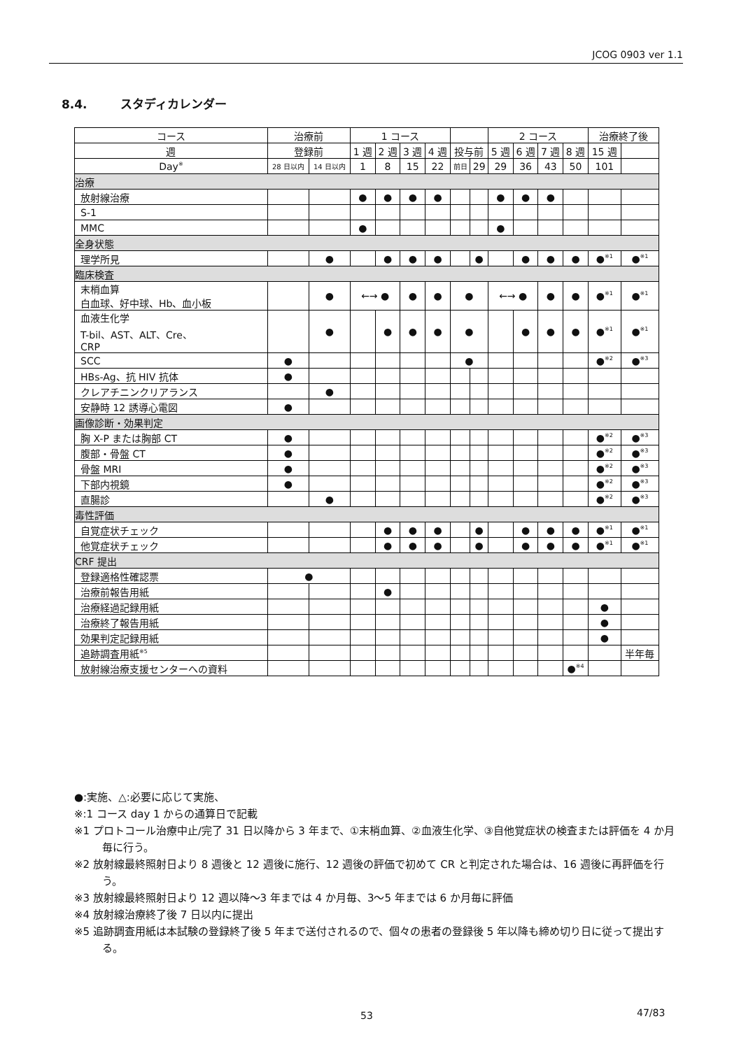JCOG 0903 ver 1.1
8.4. スタディカレンダー
| コース | 治療前 | | 1 コース | | | | | | 2 コース | | | | 治療終了後 | |
| --- | --- | --- | --- | --- | --- | --- | --- | --- | --- | --- | --- | --- | --- | --- |
| 週 | 登録前 | | 1 週 | 2 週 | 3 週 | 4 週 | 投与前 | | 5 週 | 6 週 | 7 週 | 8 週 | 15 週 | |
| Day<sup>※</sup> | 28 日以内 | 14 日以内 | 1 | 8 | 15 | 22 | 前日 | 29 | 29 | 36 | 43 | 50 | 101 | |
| 治療 | | | | | | | | | | | | | | |
| 放射線治療 | | | ● | ● | ● | ● | | | ● | ● | ● | | | |
| S-1 | | | | | | | | | | | | | | |
| MMC | | | ● | | | | | | ● | | | | | |
| 全身状態 | | | | | | | | | | | | | | |
| 理学所見 | | ● | | ● | ● | ● | | ● | | ● | ● | ● | ●<sup>※1</sup> | ●<sup>※1</sup> |
| 臨床検査 | | | | | | | | | | | | | | |
| 末梢血算 白血球、好中球、Hb、血小板 | | ● | ←→ ● | | ● | ● | ● | | ←→ ● | | ● | ● | ●<sup>※1</sup> | ●<sup>※1</sup> |
| 血液生化学 T-bil、AST、ALT、Cre、 CRP | | ● | | ● | ● | ● | ● | | | ● | ● | ● | ●<sup>※1</sup> | ●<sup>※1</sup> |
| SCC | ● | | | | | | ● | | | | | | ●<sup>※2</sup> | ●<sup>※3</sup> |
| HBs-Ag、抗 HIV 抗体 | ● | | | | | | | | | | | | | |
| クレアチニンクリアランス | | ● | | | | | | | | | | | | |
| 安静時 12 誘導心電図 | ● | | | | | | | | | | | | | |
| 画像診断・効果判定 | | | | | | | | | | | | | | |
| 胸 X-P または胸部 CT | ● | | | | | | | | | | | | ●<sup>※2</sup> | ●<sup>※3</sup> |
| 腹部・骨盤 CT | ● | | | | | | | | | | | | ●<sup>※2</sup> | ●<sup>※3</sup> |
| 骨盤 MRI | ● | | | | | | | | | | | | ●<sup>※2</sup> | ●<sup>※3</sup> |
| 下部内視鏡 | ● | | | | | | | | | | | | ●<sup>※2</sup> | ●<sup>※3</sup> |
| 直腸診 | | ● | | | | | | | | | | | ●<sup>※2</sup> | ●<sup>※3</sup> |
| 毒性評価 | | | | | | | | | | | | | | |
| 自覚症状チェック | | | | ● | ● | ● | | ● | | ● | ● | ● | ●<sup>※1</sup> | ●<sup>※1</sup> |
| 他覚症状チェック | | | | ● | ● | ● | | ● | | ● | ● | ● | ●<sup>※1</sup> | ●<sup>※1</sup> |
| CRF 提出 | | | | | | | | | | | | | | |
| 登録適格性確認票 | ● | | | | | | | | | | | | | |
| 治療前報告用紙 | | | | ● | | | | | | | | | | |
| 治療経過記録用紙 | | | | | | | | | | | | | ● | |
| 治療終了報告用紙 | | | | | | | | | | | | | ● | |
| 効果判定記録用紙 | | | | | | | | | | | | | ● | |
| 追跡調査用紙<sup>※5</sup> | | | | | | | | | | | | | | 半年毎 |
| 放射線治療支援センターへの資料 | | | | | | | | | | | | ●<sup>※4</sup> | | |
●:実施、△:必要に応じて実施、
※:1 コース day 1 からの通算日で記載
※1 プロトコール治療中止/完了 31 日以降から 3 年まで、①末梢血算、②血液生化学、③自他覚症状の検査または評価を 4 か月毎に行う。
※2 放射線最終照射日より 8 週後と 12 週後に施行、12 週後の評価で初めて CR と判定された場合は、16 週後に再評価を行う。
※3 放射線最終照射日より 12 週以降～3 年までは 4 か月毎、3～5 年までは 6 か月毎に評価
※4 放射線治療終了後 7 日以内に提出
※5 追跡調査用紙は本試験の登録終了後 5 年まで送付されるので、個々の患者の登録後 5 年以降も締め切り日に従って提出する。
53 47/83